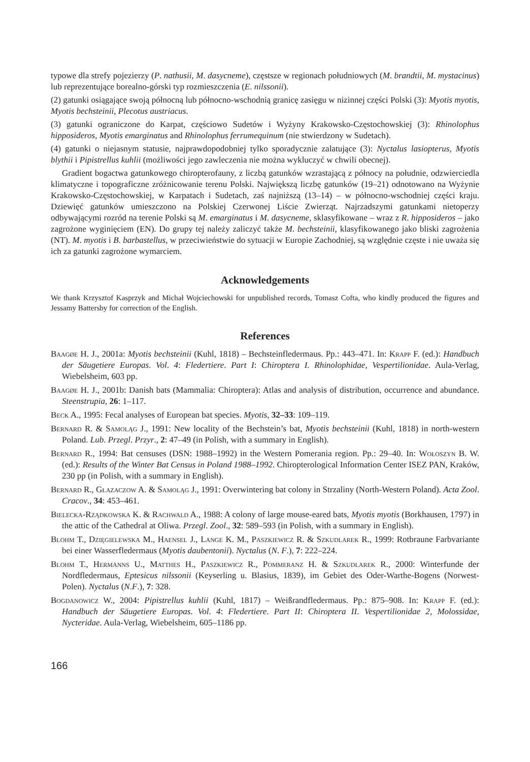typowe dla strefy pojezierzy (P. nathusii, M. dasycneme), częstsze w regionach południowych (M. brandtii, M. mystacinus) lub reprezentujące borealno-górski typ rozmieszczenia (E. nilssonii).
(2) gatunki osiągające swoją północną lub północno-wschodnią granicę zasięgu w nizinnej części Polski (3): Myotis myotis, Myotis bechsteinii, Plecotus austriacus.
(3) gatunki ograniczone do Karpat, częściowo Sudetów i Wyżyny Krakowsko-Częstochowskiej (3): Rhinolophus hipposideros, Myotis emarginatus and Rhinolophus ferrumequinum (nie stwierdzony w Sudetach).
(4) gatunki o niejasnym statusie, najprawdopodobniej tylko sporadycznie zalatujące (3): Nyctalus lasiopterus, Myotis blythii i Pipistrellus kuhlii (możliwości jego zawleczenia nie można wykluczyć w chwili obecnej).
Gradient bogactwa gatunkowego chiropterofauny, z liczbą gatunków wzrastającą z północy na południe, odzwierciedla klimatyczne i topograficzne zróżnicowanie terenu Polski. Największą liczbę gatunków (19–21) odnotowano na Wyżynie Krakowsko-Częstochowskiej, w Karpatach i Sudetach, zaś najniższą (13–14) – w północno-wschodniej części kraju. Dziewięć gatunków umieszczono na Polskiej Czerwonej Liście Zwierząt. Najrzadszymi gatunkami nietoperzy odbywającymi rozród na terenie Polski są M. emarginatus i M. dasycneme, sklasyfikowane – wraz z R. hipposideros – jako zagrożone wyginięciem (EN). Do grupy tej należy zaliczyć także M. bechsteinii, klasyfikowanego jako bliski zagrożenia (NT). M. myotis i B. barbastellus, w przeciwieństwie do sytuacji w Europie Zachodniej, są względnie częste i nie uważa się ich za gatunki zagrożone wymarciem.
Acknowledgements
We thank Krzysztof Kasprzyk and Michał Wojciechowski for unpublished records, Tomasz Cofta, who kindly produced the figures and Jessamy Battersby for correction of the English.
References
Baagøe H. J., 2001a: Myotis bechsteinii (Kuhl, 1818) – Bechsteinfledermaus. Pp.: 443–471. In: Krapp F. (ed.): Handbuch der Säugetiere Europas. Vol. 4: Fledertiere. Part I: Chiroptera I. Rhinolophidae, Vespertilionidae. Aula-Verlag, Wiebelsheim, 603 pp.
Baagøe H. J., 2001b: Danish bats (Mammalia: Chiroptera): Atlas and analysis of distribution, occurrence and abundance. Steenstrupia, 26: 1–117.
Beck A., 1995: Fecal analyses of European bat species. Myotis, 32–33: 109–119.
Bernard R. & Samoląg J., 1991: New locality of the Bechstein’s bat, Myotis bechsteinii (Kuhl, 1818) in north-western Poland. Lub. Przegl. Przyr., 2: 47–49 (in Polish, with a summary in English).
Bernard R., 1994: Bat censuses (DSN: 1988–1992) in the Western Pomerania region. Pp.: 29–40. In: Wołoszyn B. W. (ed.): Results of the Winter Bat Census in Poland 1988–1992. Chiropterological Information Center ISEZ PAN, Kraków, 230 pp (in Polish, with a summary in English).
Bernard R., Głazaczow A. & Samoląg J., 1991: Overwintering bat colony in Strzaliny (North-Western Poland). Acta Zool. Cracov., 34: 453–461.
Bielecka-Rządkowska K. & Rachwald A., 1988: A colony of large mouse-eared bats, Myotis myotis (Borkhausen, 1797) in the attic of the Cathedral at Oliwa. Przegl. Zool., 32: 589–593 (in Polish, with a summary in English).
Blohm T., Dzięgielewska M., Haensel J., Lange K. M., Paszkiewicz R. & Szkudlarek R., 1999: Rotbraune Farbvariante bei einer Wasserfledermaus (Myotis daubentonii). Nyctalus (N. F.), 7: 222–224.
Blohm T., Hermanns U., Matthes H., Paszkiewicz R., Pommeranz H. & Szkudlarek R., 2000: Winterfunde der Nordfledermaus, Eptesicus nilssonii (Keyserling u. Blasius, 1839), im Gebiet des Oder-Warthe-Bogens (Norwest-Polen). Nyctalus (N.F.), 7: 328.
Bogdanowicz W., 2004: Pipistrellus kuhlii (Kuhl, 1817) – Weißrandfledermaus. Pp.: 875–908. In: Krapp F. (ed.): Handbuch der Säugetiere Europas. Vol. 4: Fledertiere. Part II: Chiroptera II. Vespertilionidae 2, Molossidae, Nycteridae. Aula-Verlag, Wiebelsheim, 605–1186 pp.
166